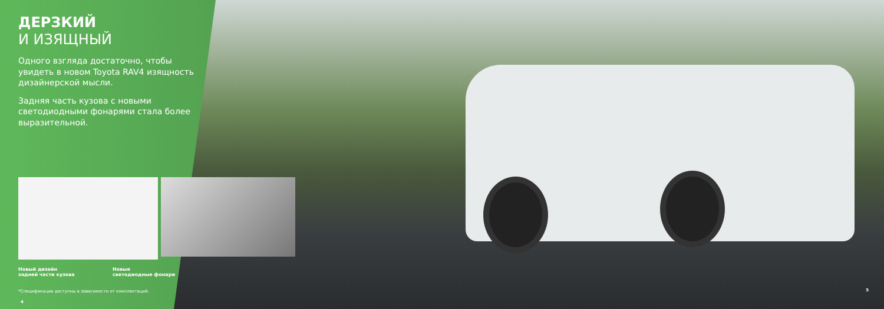ДЕРЗКИЙ
И ИЗЯЩНЫЙ
Одного взгляда достаточно, чтобы увидеть в новом Toyota RAV4 изящность дизайнерской мысли.
Задняя часть кузова с новыми светодиодными фонарями стала более выразительной.
Новый дизайн
задней части кузова
Новые
светодиодные фонари
*Спецификации доступны в зависимости от комплектаций.
4
5